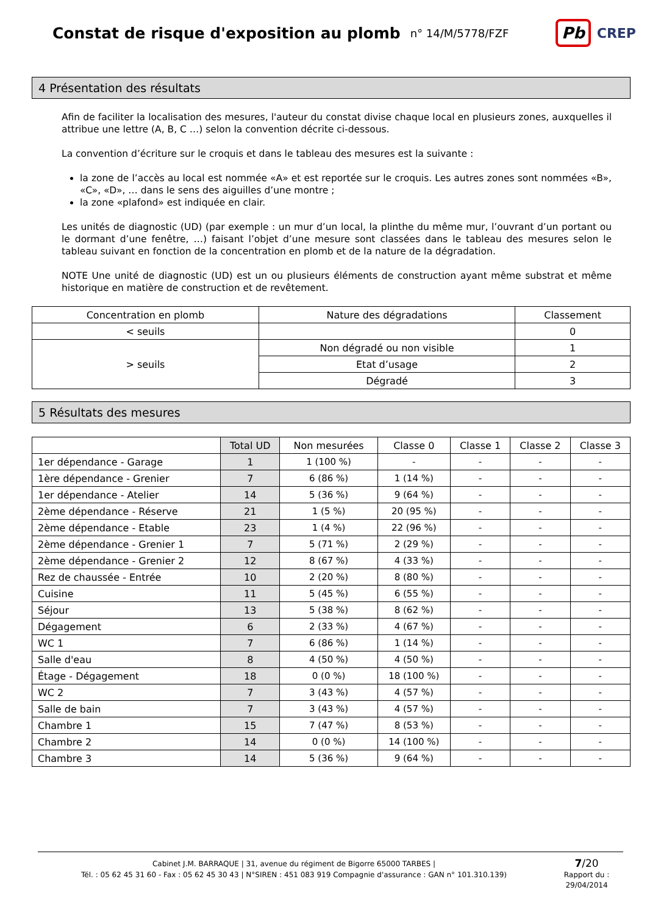Constat de risque d'exposition au plomb
n° 14/M/5778/FZF
Pb CREP
4 Présentation des résultats
Afin de faciliter la localisation des mesures, l'auteur du constat divise chaque local en plusieurs zones, auxquelles il attribue une lettre (A, B, C …) selon la convention décrite ci-dessous.
La convention d’écriture sur le croquis et dans le tableau des mesures est la suivante :
la zone de l’accès au local est nommée «A» et est reportée sur le croquis. Les autres zones sont nommées «B», «C», «D», … dans le sens des aiguilles d’une montre ;
la zone «plafond» est indiquée en clair.
Les unités de diagnostic (UD) (par exemple : un mur d’un local, la plinthe du même mur, l’ouvrant d’un portant ou le dormant d’une fenêtre, …) faisant l’objet d’une mesure sont classées dans le tableau des mesures selon le tableau suivant en fonction de la concentration en plomb et de la nature de la dégradation.
NOTE Une unité de diagnostic (UD) est un ou plusieurs éléments de construction ayant même substrat et même historique en matière de construction et de revêtement.
| Concentration en plomb | Nature des dégradations | Classement |
| --- | --- | --- |
| < seuils | | 0 |
| > seuils | Non dégradé ou non visible | 1 |
| | Etat d’usage | 2 |
| | Dégradé | 3 |
5 Résultats des mesures
| | Total UD | Non mesurées | Classe 0 | Classe 1 | Classe 2 | Classe 3 |
| --- | --- | --- | --- | --- | --- | --- |
| 1er dépendance - Garage | 1 | 1 (100 %) | - | - | - | - |
| 1ère dépendance - Grenier | 7 | 6 (86 %) | 1 (14 %) | - | - | - |
| 1er dépendance - Atelier | 14 | 5 (36 %) | 9 (64 %) | - | - | - |
| 2ème dépendance - Réserve | 21 | 1 (5 %) | 20 (95 %) | - | - | - |
| 2ème dépendance - Etable | 23 | 1 (4 %) | 22 (96 %) | - | - | - |
| 2ème dépendance - Grenier 1 | 7 | 5 (71 %) | 2 (29 %) | - | - | - |
| 2ème dépendance - Grenier 2 | 12 | 8 (67 %) | 4 (33 %) | - | - | - |
| Rez de chaussée - Entrée | 10 | 2 (20 %) | 8 (80 %) | - | - | - |
| Cuisine | 11 | 5 (45 %) | 6 (55 %) | - | - | - |
| Séjour | 13 | 5 (38 %) | 8 (62 %) | - | - | - |
| Dégagement | 6 | 2 (33 %) | 4 (67 %) | - | - | - |
| WC 1 | 7 | 6 (86 %) | 1 (14 %) | - | - | - |
| Salle d'eau | 8 | 4 (50 %) | 4 (50 %) | - | - | - |
| Étage - Dégagement | 18 | 0 (0 %) | 18 (100 %) | - | - | - |
| WC 2 | 7 | 3 (43 %) | 4 (57 %) | - | - | - |
| Salle de bain | 7 | 3 (43 %) | 4 (57 %) | - | - | - |
| Chambre 1 | 15 | 7 (47 %) | 8 (53 %) | - | - | - |
| Chambre 2 | 14 | 0 (0 %) | 14 (100 %) | - | - | - |
| Chambre 3 | 14 | 5 (36 %) | 9 (64 %) | - | - | - |
Cabinet J.M. BARRAQUE | 31, avenue du régiment de Bigorre 65000 TARBES |
Tél. : 05 62 45 31 60 - Fax : 05 62 45 30 43 | N°SIREN : 451 083 919 Compagnie d'assurance : GAN n° 101.310.139)
7/20
Rapport du :
29/04/2014